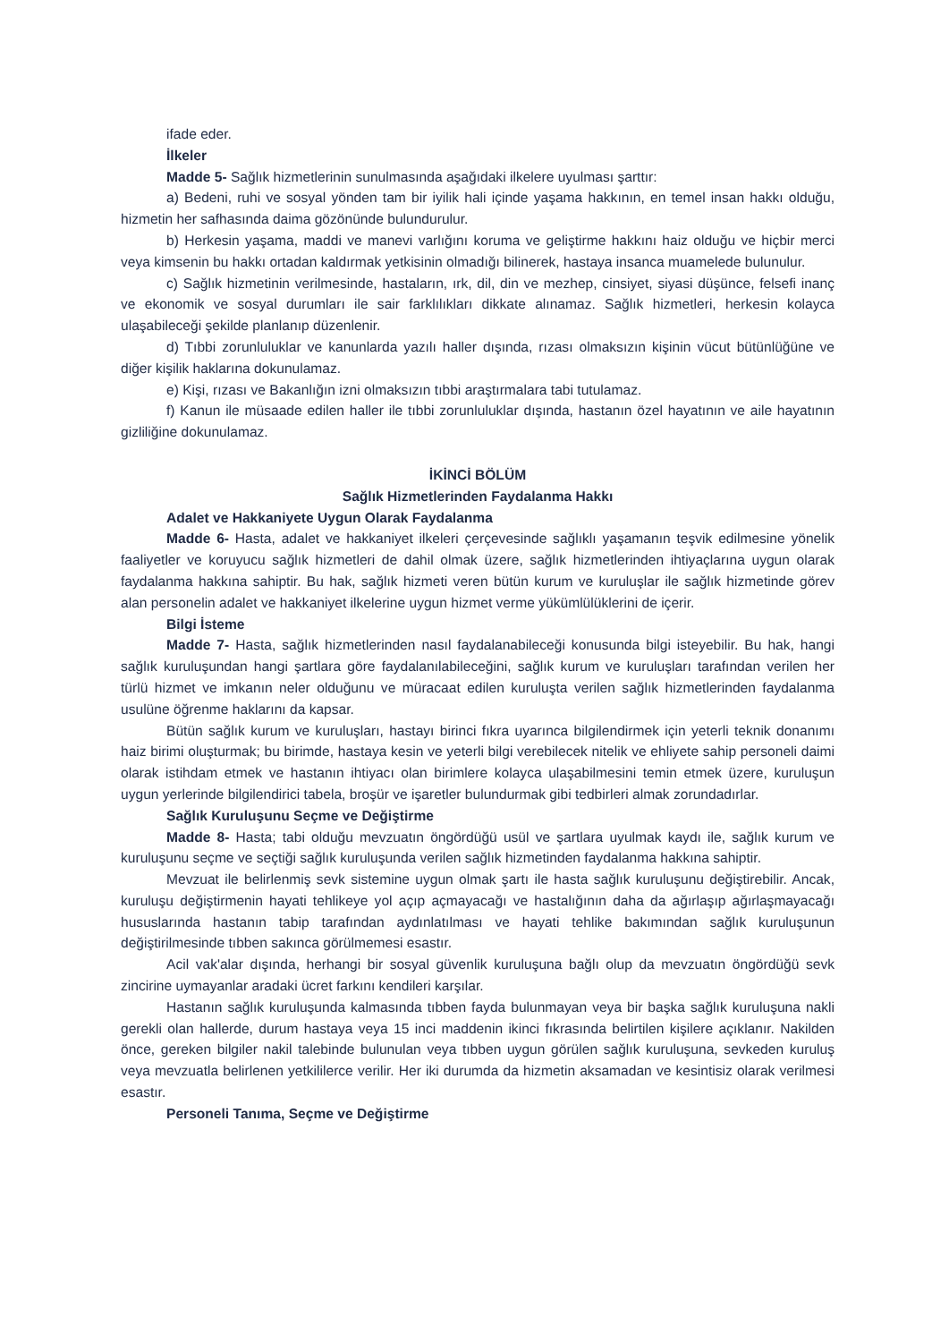ifade eder.
İlkeler
Madde 5- Sağlık hizmetlerinin sunulmasında aşağıdaki ilkelere uyulması şarttır:
a) Bedeni, ruhi ve sosyal yönden tam bir iyilik hali içinde yaşama hakkının, en temel insan hakkı olduğu, hizmetin her safhasında daima gözönünde bulundurulur.
b) Herkesin yaşama, maddi ve manevi varlığını koruma ve geliştirme hakkını haiz olduğu ve hiçbir merci veya kimsenin bu hakkı ortadan kaldırmak yetkisinin olmadığı bilinerek, hastaya insanca muamelede bulunulur.
c) Sağlık hizmetinin verilmesinde, hastaların, ırk, dil, din ve mezhep, cinsiyet, siyasi düşünce, felsefi inanç ve ekonomik ve sosyal durumları ile sair farklılıkları dikkate alınamaz. Sağlık hizmetleri, herkesin kolayca ulaşabileceği şekilde planlanıp düzenlenir.
d) Tıbbi zorunluluklar ve kanunlarda yazılı haller dışında, rızası olmaksızın kişinin vücut bütünlüğüne ve diğer kişilik haklarına dokunulamaz.
e) Kişi, rızası ve Bakanlığın izni olmaksızın tıbbi araştırmalara tabi tutulamaz.
f) Kanun ile müsaade edilen haller ile tıbbi zorunluluklar dışında, hastanın özel hayatının ve aile hayatının gizliliğine dokunulamaz.
İKİNCİ BÖLÜM
Sağlık Hizmetlerinden Faydalanma Hakkı
Adalet ve Hakkaniyete Uygun Olarak Faydalanma
Madde 6- Hasta, adalet ve hakkaniyet ilkeleri çerçevesinde sağlıklı yaşamanın teşvik edilmesine yönelik faaliyetler ve koruyucu sağlık hizmetleri de dahil olmak üzere, sağlık hizmetlerinden ihtiyaçlarına uygun olarak faydalanma hakkına sahiptir. Bu hak, sağlık hizmeti veren bütün kurum ve kuruluşlar ile sağlık hizmetinde görev alan personelin adalet ve hakkaniyet ilkelerine uygun hizmet verme yükümlülüklerini de içerir.
Bilgi İsteme
Madde 7- Hasta, sağlık hizmetlerinden nasıl faydalanabileceği konusunda bilgi isteyebilir. Bu hak, hangi sağlık kuruluşundan hangi şartlara göre faydalanılabileceğini, sağlık kurum ve kuruluşları tarafından verilen her türlü hizmet ve imkanın neler olduğunu ve müracaat edilen kuruluşta verilen sağlık hizmetlerinden faydalanma usulüne öğrenme haklarını da kapsar.
Bütün sağlık kurum ve kuruluşları, hastayı birinci fıkra uyarınca bilgilendirmek için yeterli teknik donanımı haiz birimi oluşturmak; bu birimde, hastaya kesin ve yeterli bilgi verebilecek nitelik ve ehliyete sahip personeli daimi olarak istihdam etmek ve hastanın ihtiyacı olan birimlere kolayca ulaşabilmesini temin etmek üzere, kuruluşun uygun yerlerinde bilgilendirici tabela, broşür ve işaretler bulundurmak gibi tedbirleri almak zorundadırlar.
Sağlık Kuruluşunu Seçme ve Değiştirme
Madde 8- Hasta; tabi olduğu mevzuatın öngördüğü usül ve şartlara uyulmak kaydı ile, sağlık kurum ve kuruluşunu seçme ve seçtiği sağlık kuruluşunda verilen sağlık hizmetinden faydalanma hakkına sahiptir.
Mevzuat ile belirlenmiş sevk sistemine uygun olmak şartı ile hasta sağlık kuruluşunu değiştirebilir. Ancak, kuruluşu değiştirmenin hayati tehlikeye yol açıp açmayacağı ve hastalığının daha da ağırlaşıp ağırlaşmayacağı hususlarında hastanın tabip tarafından aydınlatılması ve hayati tehlike bakımından sağlık kuruluşunun değiştirilmesinde tıbben sakınca görülmemesi esastır.
Acil vak'alar dışında, herhangi bir sosyal güvenlik kuruluşuna bağlı olup da mevzuatın öngördüğü sevk zincirine uymayanlar aradaki ücret farkını kendileri karşılar.
Hastanın sağlık kuruluşunda kalmasında tıbben fayda bulunmayan veya bir başka sağlık kuruluşuna nakli gerekli olan hallerde, durum hastaya veya 15 inci maddenin ikinci fıkrasında belirtilen kişilere açıklanır. Nakilden önce, gereken bilgiler nakil talebinde bulunulan veya tıbben uygun görülen sağlık kuruluşuna, sevkeden kuruluş veya mevzuatla belirlenen yetkililerce verilir. Her iki durumda da hizmetin aksamadan ve kesintisiz olarak verilmesi esastır.
Personeli Tanıma, Seçme ve Değiştirme